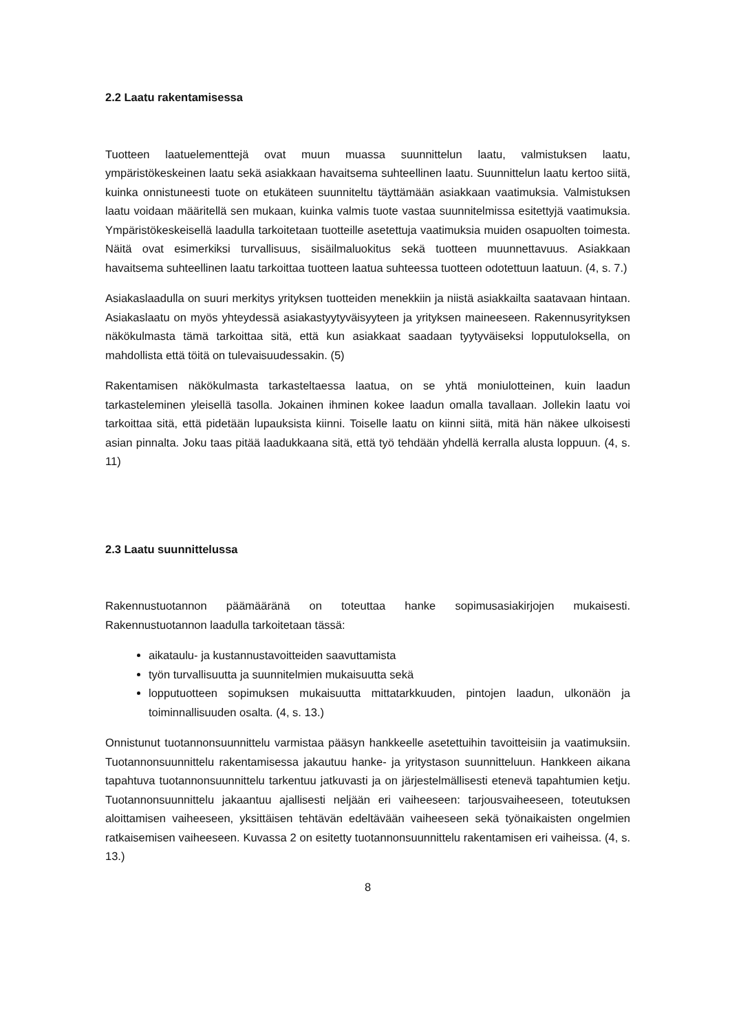2.2 Laatu rakentamisessa
Tuotteen laatuelementtejä ovat muun muassa suunnittelun laatu, valmistuksen laatu, ympäristökeskeinen laatu sekä asiakkaan havaitsema suhteellinen laatu. Suunnittelun laatu kertoo siitä, kuinka onnistuneesti tuote on etukäteen suunniteltu täyttämään asiakkaan vaatimuksia. Valmistuksen laatu voidaan määritellä sen mukaan, kuinka valmis tuote vastaa suunnitelmissa esitettyjä vaatimuksia. Ympäristökeskeisellä laadulla tarkoitetaan tuotteille asetettuja vaatimuksia muiden osapuolten toimesta. Näitä ovat esimerkiksi turvallisuus, sisäilmaluokitus sekä tuotteen muunnettavuus. Asiakkaan havaitsema suhteellinen laatu tarkoittaa tuotteen laatua suhteessa tuotteen odotettuun laatuun. (4, s. 7.)
Asiakaslaadulla on suuri merkitys yrityksen tuotteiden menekkiin ja niistä asiakkailta saatavaan hintaan. Asiakaslaatu on myös yhteydessä asiakastyytyväisyyteen ja yrityksen maineeseen. Rakennusyrityksen näkökulmasta tämä tarkoittaa sitä, että kun asiakkaat saadaan tyytyväiseksi lopputuloksella, on mahdollista että töitä on tulevaisuudessakin. (5)
Rakentamisen näkökulmasta tarkasteltaessa laatua, on se yhtä moniulotteinen, kuin laadun tarkasteleminen yleisellä tasolla. Jokainen ihminen kokee laadun omalla tavallaan. Jollekin laatu voi tarkoittaa sitä, että pidetään lupauksista kiinni. Toiselle laatu on kiinni siitä, mitä hän näkee ulkoisesti asian pinnalta. Joku taas pitää laadukkaana sitä, että työ tehdään yhdellä kerralla alusta loppuun. (4, s. 11)
2.3 Laatu suunnittelussa
Rakennustuotannon päämääränä on toteuttaa hanke sopimusasiakirjojen mukaisesti. Rakennustuotannon laadulla tarkoitetaan tässä:
aikataulu- ja kustannustavoitteiden saavuttamista
työn turvallisuutta ja suunnitelmien mukaisuutta sekä
lopputuotteen sopimuksen mukaisuutta mittatarkkuuden, pintojen laadun, ulkonäön ja toiminnallisuuden osalta. (4, s. 13.)
Onnistunut tuotannonsuunnittelu varmistaa pääsyn hankkeelle asetettuihin tavoitteisiin ja vaatimuksiin. Tuotannonsuunnittelu rakentamisessa jakautuu hanke- ja yritystason suunnitteluun. Hankkeen aikana tapahtuva tuotannonsuunnittelu tarkentuu jatkuvasti ja on järjestelmällisesti etenevä tapahtumien ketju. Tuotannonsuunnittelu jakaantuu ajallisesti neljään eri vaiheeseen: tarjousvaiheeseen, toteutuksen aloittamisen vaiheeseen, yksittäisen tehtävän edeltävään vaiheeseen sekä työnaikaisten ongelmien ratkaisemisen vaiheeseen. Kuvassa 2 on esitetty tuotannonsuunnittelu rakentamisen eri vaiheissa. (4, s. 13.)
8